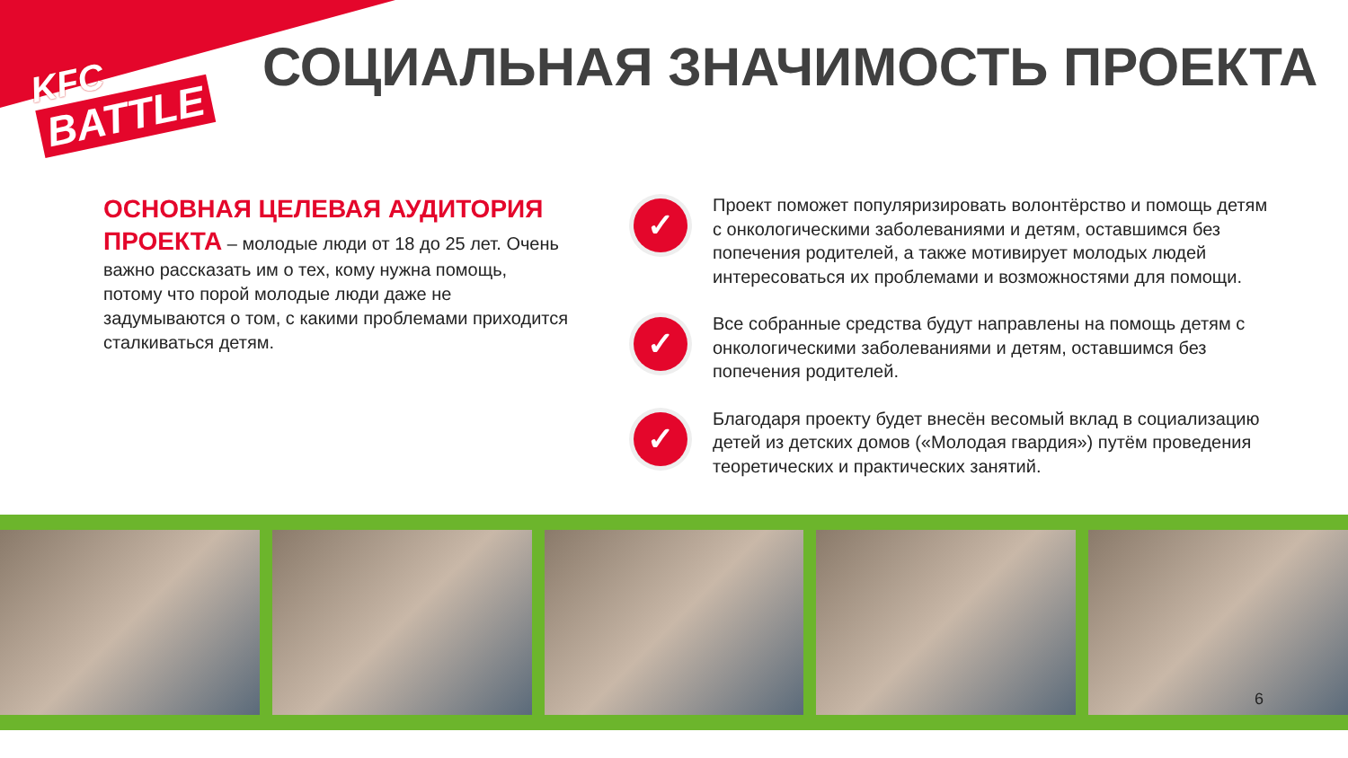KFC
BATTLE
СОЦИАЛЬНАЯ ЗНАЧИМОСТЬ ПРОЕКТА
ОСНОВНАЯ ЦЕЛЕВАЯ АУДИТОРИЯ ПРОЕКТА – молодые люди от 18 до 25 лет. Очень важно рассказать им о тех, кому нужна помощь, потому что порой молодые люди даже не задумываются о том, с какими проблемами приходится сталкиваться детям.
✓
Проект поможет популяризировать волонтёрство и помощь детям с онкологическими заболеваниями и детям, оставшимся без попечения родителей, а также мотивирует молодых людей интересоваться их проблемами и возможностями для помощи.
✓
Все собранные средства будут направлены на помощь детям с онкологическими заболеваниями и детям, оставшимся без попечения родителей.
✓
Благодаря проекту будет внесён весомый вклад в социализацию детей из детских домов («Молодая гвардия») путём проведения теоретических и практических занятий.
6